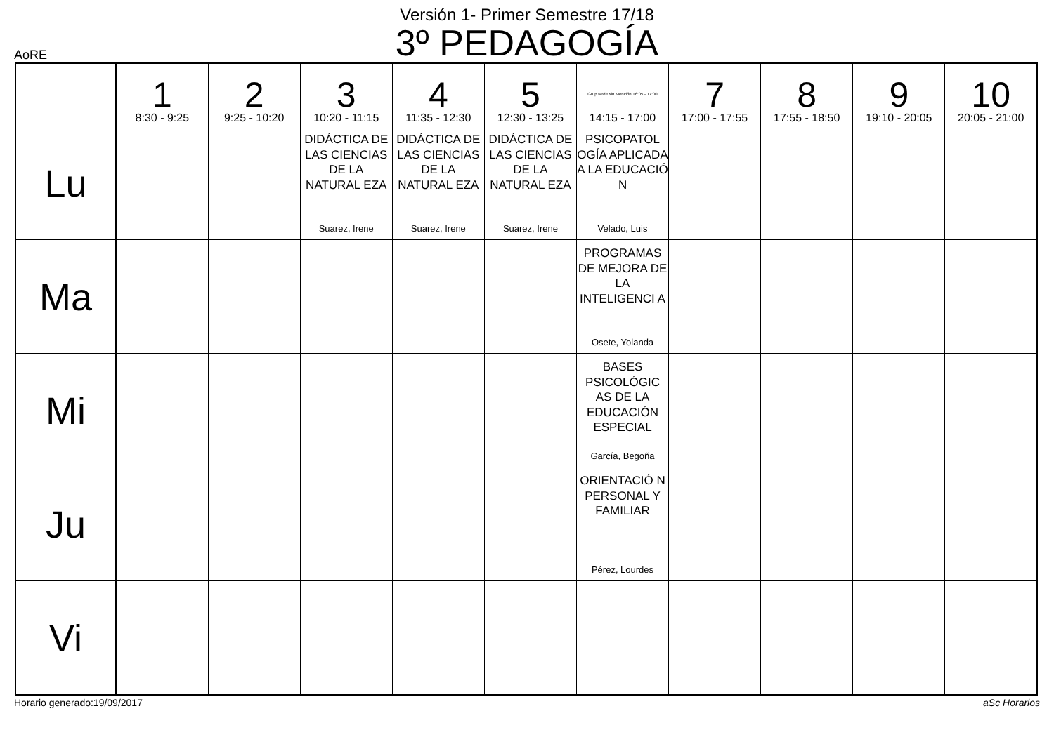Versión 1- Primer Semestre 17/18
3º PEDAGOGÍA
AoRE
| | 1 8:30 - 9:25 | 2 9:25 - 10:20 | 3 10:20 - 11:15 | 4 11:35 - 12:30 | 5 12:30 - 13:25 | Grup tarde sin Mención 16:05 - 17:00 14:15 - 17:00 | 7 17:00 - 17:55 | 8 17:55 - 18:50 | 9 19:10 - 20:05 | 10 20:05 - 21:00 |
| --- | --- | --- | --- | --- | --- | --- | --- | --- | --- | --- |
| Lu | | | DIDÁCTICA DE LAS CIENCIAS DE LA NATURAL EZA Suarez, Irene | DIDÁCTICA DE LAS CIENCIAS DE LA NATURAL EZA Suarez, Irene | DIDÁCTICA DE LAS CIENCIAS DE LA NATURAL EZA Suarez, Irene | PSICOPATOL OGÍA APLICADA A LA EDUCACIÓ N Velado, Luis | | | | |
| Ma | | | | | | PROGRAMAS DE MEJORA DE LA INTELIGENCI A Osete, Yolanda | | | | |
| Mi | | | | | | BASES PSICOLÓGIC AS DE LA EDUCACIÓN ESPECIAL García, Begoña | | | | |
| Ju | | | | | | ORIENTACIÓ N PERSONAL Y FAMILIAR Pérez, Lourdes | | | | |
| Vi | | | | | | | | | | |
Horario generado:19/09/2017 aSc Horarios